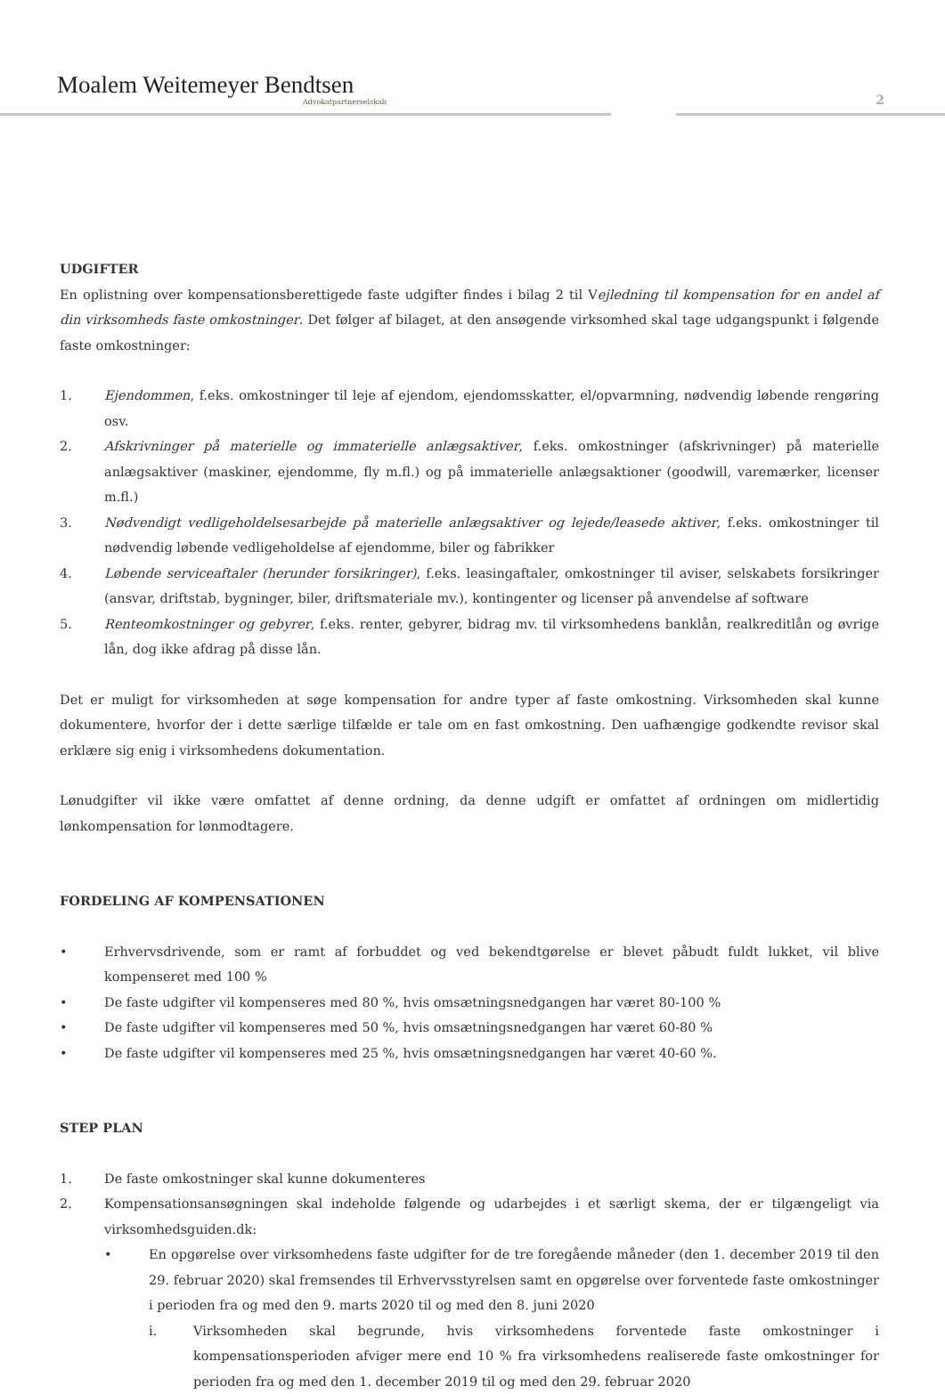Moalem Weitemeyer Bendtsen
Advokatpartnerselskab
2
UDGIFTER
En oplistning over kompensationsberettigede faste udgifter findes i bilag 2 til Vejledning til kompensation for en andel af din virksomheds faste omkostninger. Det følger af bilaget, at den ansøgende virksomhed skal tage udgangspunkt i følgende faste omkostninger:
1. Ejendommen, f.eks. omkostninger til leje af ejendom, ejendomsskatter, el/opvarmning, nødvendig løbende rengøring osv.
2. Afskrivninger på materielle og immaterielle anlægsaktiver, f.eks. omkostninger (afskrivninger) på materielle anlægsaktiver (maskiner, ejendomme, fly m.fl.) og på immaterielle anlægsaktioner (goodwill, varemærker, licenser m.fl.)
3. Nødvendigt vedligeholdelsesarbejde på materielle anlægsaktiver og lejede/leasede aktiver, f.eks. omkostninger til nødvendig løbende vedligeholdelse af ejendomme, biler og fabrikker
4. Løbende serviceaftaler (herunder forsikringer), f.eks. leasingaftaler, omkostninger til aviser, selskabets forsikringer (ansvar, driftstab, bygninger, biler, driftsmateriale mv.), kontingenter og licenser på anvendelse af software
5. Renteomkostninger og gebyrer, f.eks. renter, gebyrer, bidrag mv. til virksomhedens banklån, realkreditlån og øvrige lån, dog ikke afdrag på disse lån.
Det er muligt for virksomheden at søge kompensation for andre typer af faste omkostning. Virksomheden skal kunne dokumentere, hvorfor der i dette særlige tilfælde er tale om en fast omkostning. Den uafhængige godkendte revisor skal erklære sig enig i virksomhedens dokumentation.
Lønudgifter vil ikke være omfattet af denne ordning, da denne udgift er omfattet af ordningen om midlertidig lønkompensation for lønmodtagere.
FORDELING AF KOMPENSATIONEN
• Erhvervsdrivende, som er ramt af forbuddet og ved bekendtgørelse er blevet påbudt fuldt lukket, vil blive kompenseret med 100 %
• De faste udgifter vil kompenseres med 80 %, hvis omsætningsnedgangen har været 80-100 %
• De faste udgifter vil kompenseres med 50 %, hvis omsætningsnedgangen har været 60-80 %
• De faste udgifter vil kompenseres med 25 %, hvis omsætningsnedgangen har været 40-60 %.
STEP PLAN
1. De faste omkostninger skal kunne dokumenteres
2. Kompensationsansøgningen skal indeholde følgende og udarbejdes i et særligt skema, der er tilgængeligt via virksomhedsguiden.dk:
• En opgørelse over virksomhedens faste udgifter for de tre foregående måneder (den 1. december 2019 til den 29. februar 2020) skal fremsendes til Erhvervsstyrelsen samt en opgørelse over forventede faste omkostninger i perioden fra og med den 9. marts 2020 til og med den 8. juni 2020
i. Virksomheden skal begrunde, hvis virksomhedens forventede faste omkostninger i kompensationsperioden afviger mere end 10 % fra virksomhedens realiserede faste omkostninger for perioden fra og med den 1. december 2019 til og med den 29. februar 2020